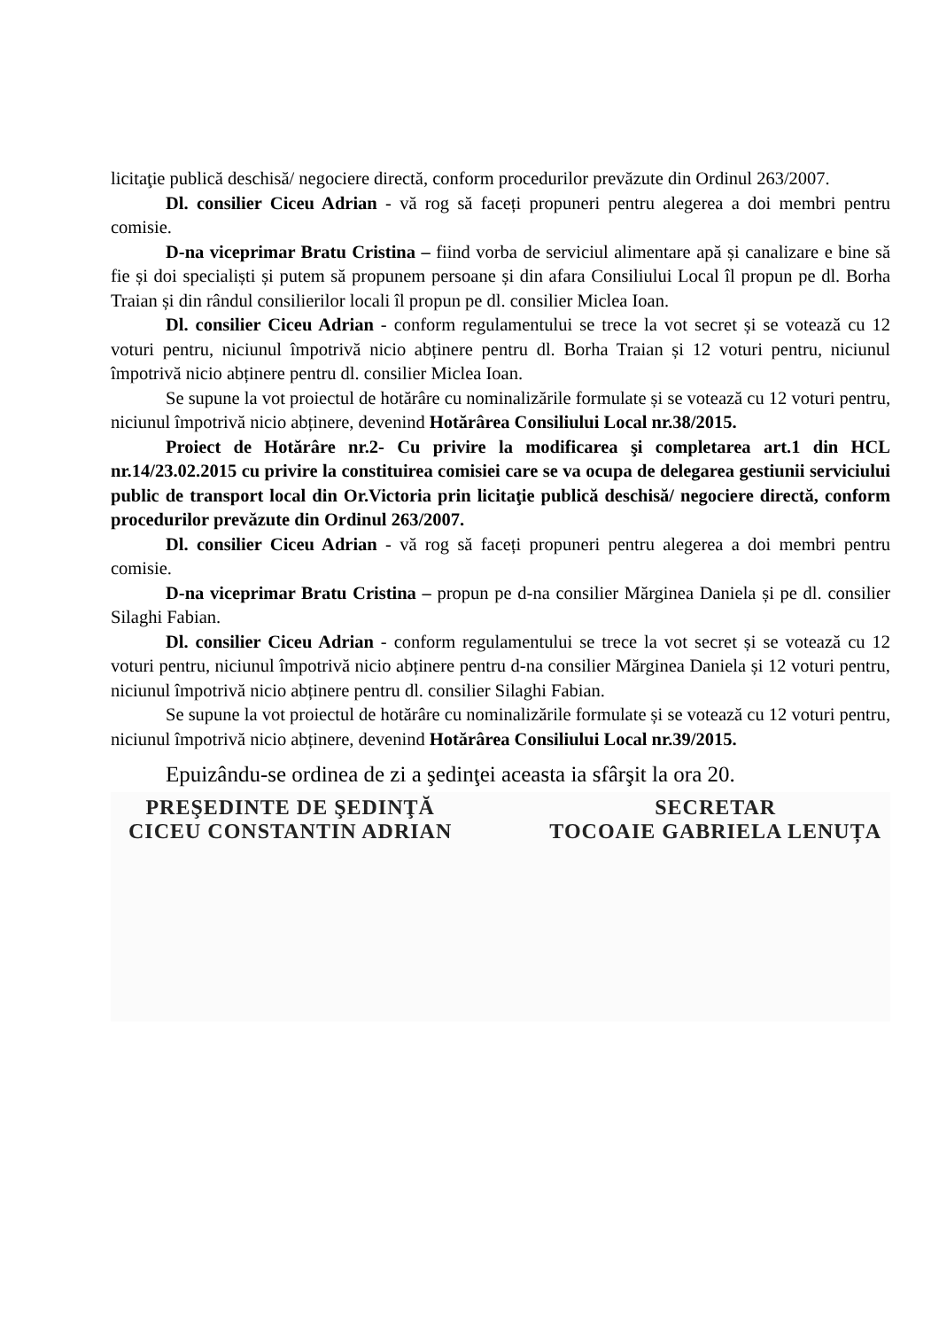licitaţie publică deschisă/ negociere directă, conform procedurilor prevăzute din Ordinul 263/2007.
Dl. consilier Ciceu Adrian - vă rog să faceți propuneri pentru alegerea a doi membri pentru comisie.
D-na viceprimar Bratu Cristina – fiind vorba de serviciul alimentare apă și canalizare e bine să fie și doi specialiști și putem să propunem persoane și din afara Consiliului Local îl propun pe dl. Borha Traian și din rândul consilierilor locali îl propun pe dl. consilier Miclea Ioan.
Dl. consilier Ciceu Adrian - conform regulamentului se trece la vot secret și se votează cu 12 voturi pentru, niciunul împotrivă nicio abținere pentru dl. Borha Traian și 12 voturi pentru, niciunul împotrivă nicio abținere pentru dl. consilier Miclea Ioan.
Se supune la vot proiectul de hotărâre cu nominalizările formulate și se votează cu 12 voturi pentru, niciunul împotrivă nicio abținere, devenind Hotărârea Consiliului Local nr.38/2015.
Proiect de Hotărâre nr.2- Cu privire la modificarea şi completarea art.1 din HCL nr.14/23.02.2015 cu privire la constituirea comisiei care se va ocupa de delegarea gestiunii serviciului public de transport local din Or.Victoria prin licitaţie publică deschisă/ negociere directă, conform procedurilor prevăzute din Ordinul 263/2007.
Dl. consilier Ciceu Adrian - vă rog să faceți propuneri pentru alegerea a doi membri pentru comisie.
D-na viceprimar Bratu Cristina – propun pe d-na consilier Mărginea Daniela și pe dl. consilier Silaghi Fabian.
Dl. consilier Ciceu Adrian - conform regulamentului se trece la vot secret și se votează cu 12 voturi pentru, niciunul împotrivă nicio abținere pentru d-na consilier Mărginea Daniela și 12 voturi pentru, niciunul împotrivă nicio abținere pentru dl. consilier Silaghi Fabian.
Se supune la vot proiectul de hotărâre cu nominalizările formulate și se votează cu 12 voturi pentru, niciunul împotrivă nicio abținere, devenind Hotărârea Consiliului Local nr.39/2015.
Epuizându-se ordinea de zi a şedinţei aceasta ia sfârşit la ora 20.
PREŞEDINTE DE ŞEDINŢĂ
CICEU CONSTANTIN ADRIAN
SECRETAR
TOCOAIE GABRIELA LENUȚA